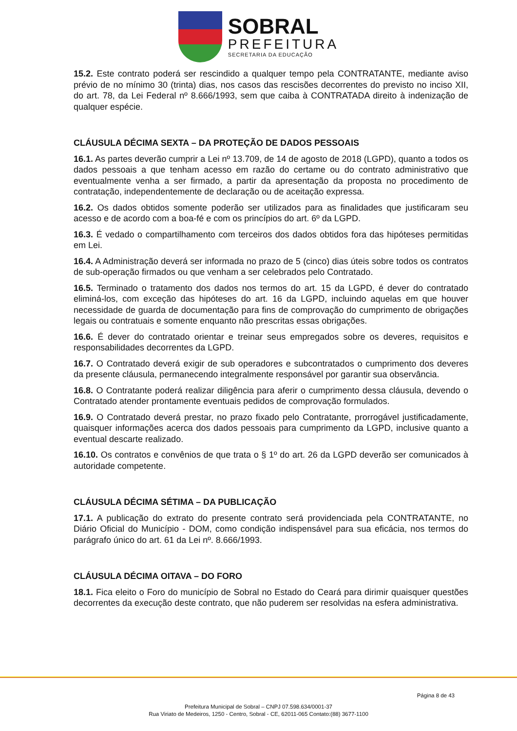SOBRAL
PREFEITURA
SECRETARIA DA EDUCAÇÃO
15.2. Este contrato poderá ser rescindido a qualquer tempo pela CONTRATANTE, mediante aviso prévio de no mínimo 30 (trinta) dias, nos casos das rescisões decorrentes do previsto no inciso XII, do art. 78, da Lei Federal nº 8.666/1993, sem que caiba à CONTRATADA direito à indenização de qualquer espécie.
CLÁUSULA DÉCIMA SEXTA – DA PROTEÇÃO DE DADOS PESSOAIS
16.1. As partes deverão cumprir a Lei nº 13.709, de 14 de agosto de 2018 (LGPD), quanto a todos os dados pessoais a que tenham acesso em razão do certame ou do contrato administrativo que eventualmente venha a ser firmado, a partir da apresentação da proposta no procedimento de contratação, independentemente de declaração ou de aceitação expressa.
16.2. Os dados obtidos somente poderão ser utilizados para as finalidades que justificaram seu acesso e de acordo com a boa-fé e com os princípios do art. 6º da LGPD.
16.3. É vedado o compartilhamento com terceiros dos dados obtidos fora das hipóteses permitidas em Lei.
16.4. A Administração deverá ser informada no prazo de 5 (cinco) dias úteis sobre todos os contratos de sub-operação firmados ou que venham a ser celebrados pelo Contratado.
16.5. Terminado o tratamento dos dados nos termos do art. 15 da LGPD, é dever do contratado eliminá-los, com exceção das hipóteses do art. 16 da LGPD, incluindo aquelas em que houver necessidade de guarda de documentação para fins de comprovação do cumprimento de obrigações legais ou contratuais e somente enquanto não prescritas essas obrigações.
16.6. É dever do contratado orientar e treinar seus empregados sobre os deveres, requisitos e responsabilidades decorrentes da LGPD.
16.7. O Contratado deverá exigir de sub operadores e subcontratados o cumprimento dos deveres da presente cláusula, permanecendo integralmente responsável por garantir sua observância.
16.8. O Contratante poderá realizar diligência para aferir o cumprimento dessa cláusula, devendo o Contratado atender prontamente eventuais pedidos de comprovação formulados.
16.9. O Contratado deverá prestar, no prazo fixado pelo Contratante, prorrogável justificadamente, quaisquer informações acerca dos dados pessoais para cumprimento da LGPD, inclusive quanto a eventual descarte realizado.
16.10. Os contratos e convênios de que trata o § 1º do art. 26 da LGPD deverão ser comunicados à autoridade competente.
CLÁUSULA DÉCIMA SÉTIMA – DA PUBLICAÇÃO
17.1. A publicação do extrato do presente contrato será providenciada pela CONTRATANTE, no Diário Oficial do Município - DOM, como condição indispensável para sua eficácia, nos termos do parágrafo único do art. 61 da Lei nº. 8.666/1993.
CLÁUSULA DÉCIMA OITAVA – DO FORO
18.1. Fica eleito o Foro do município de Sobral no Estado do Ceará para dirimir quaisquer questões decorrentes da execução deste contrato, que não puderem ser resolvidas na esfera administrativa.
Página 8 de 43
Prefeitura Municipal de Sobral – CNPJ 07.598.634/0001-37
Rua Viriato de Medeiros, 1250 - Centro, Sobral - CE, 62011-065 Contato:(88) 3677-1100